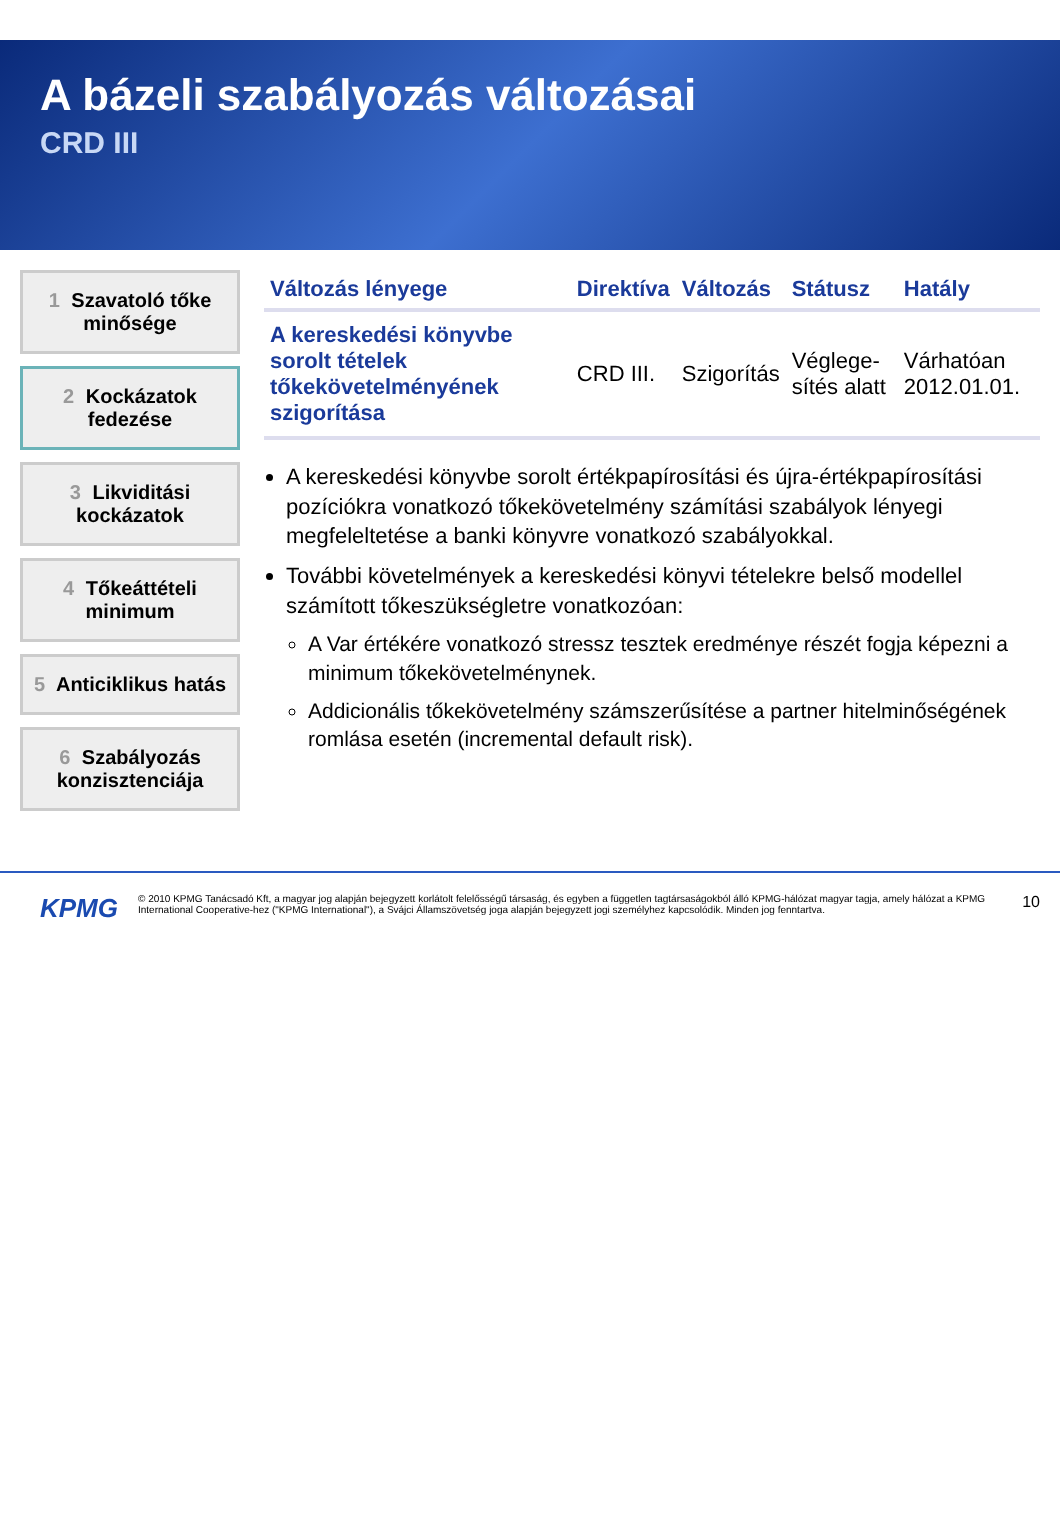A bázeli szabályozás változásai
CRD III
1 Szavatoló tőke minősége
2 Kockázatok fedezése
3 Likviditási kockázatok
4 Tőkeáttételi minimum
5 Anticiklikus hatás
6 Szabályozás konzisztenciája
| Változás lényege | Direktíva | Változás | Státusz | Hatály |
| --- | --- | --- | --- | --- |
| A kereskedési könyvbe sorolt tételek tőkekövetelményének szigorítása | CRD III. | Szigorítás | Véglege-sítés alatt | Várhatóan 2012.01.01. |
A kereskedési könyvbe sorolt értékpapírosítási és újra-értékpapírosítási pozíciókra vonatkozó tőkekövetelmény számítási szabályok lényegi megfeleltetése a banki könyvre vonatkozó szabályokkal.
További követelmények a kereskedési könyvi tételekre belső modellel számított tőkeszükségletre vonatkozóan:
A Var értékére vonatkozó stressz tesztek eredménye részét fogja képezni a minimum tőkekövetelménynek.
Addicionális tőkekövetelmény számszerűsítése a partner hitelminőségének romlása esetén (incremental default risk).
KPMG © 2010 KPMG Tanácsadó Kft, a magyar jog alapján bejegyzett korlátolt felelősségű társaság, és egyben a független tagtársaságokból álló KPMG-hálózat magyar tagja, amely hálózat a KPMG International Cooperative-hez ("KPMG International"), a Svájci Államszövetség joga alapján bejegyzett jogi személyhez kapcsolódik. Minden jog fenntartva. 10